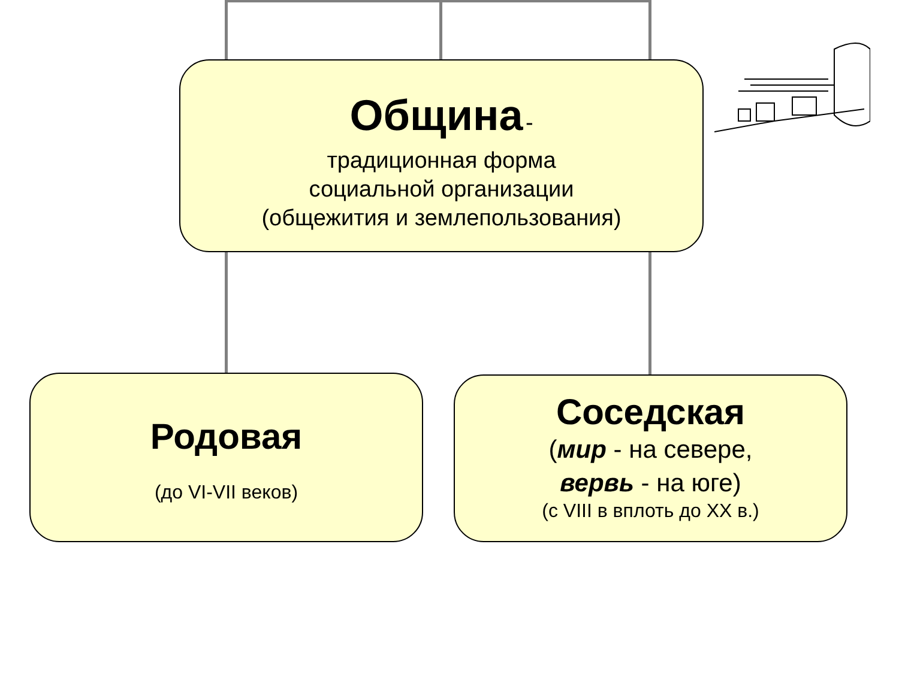Община -
традиционная форма
социальной организации
(общежития и землепользования)
Родовая
(до VI-VII веков)
Соседская
(мир - на севере,
вервь - на юге)
(с VIII в вплоть до XX в.)